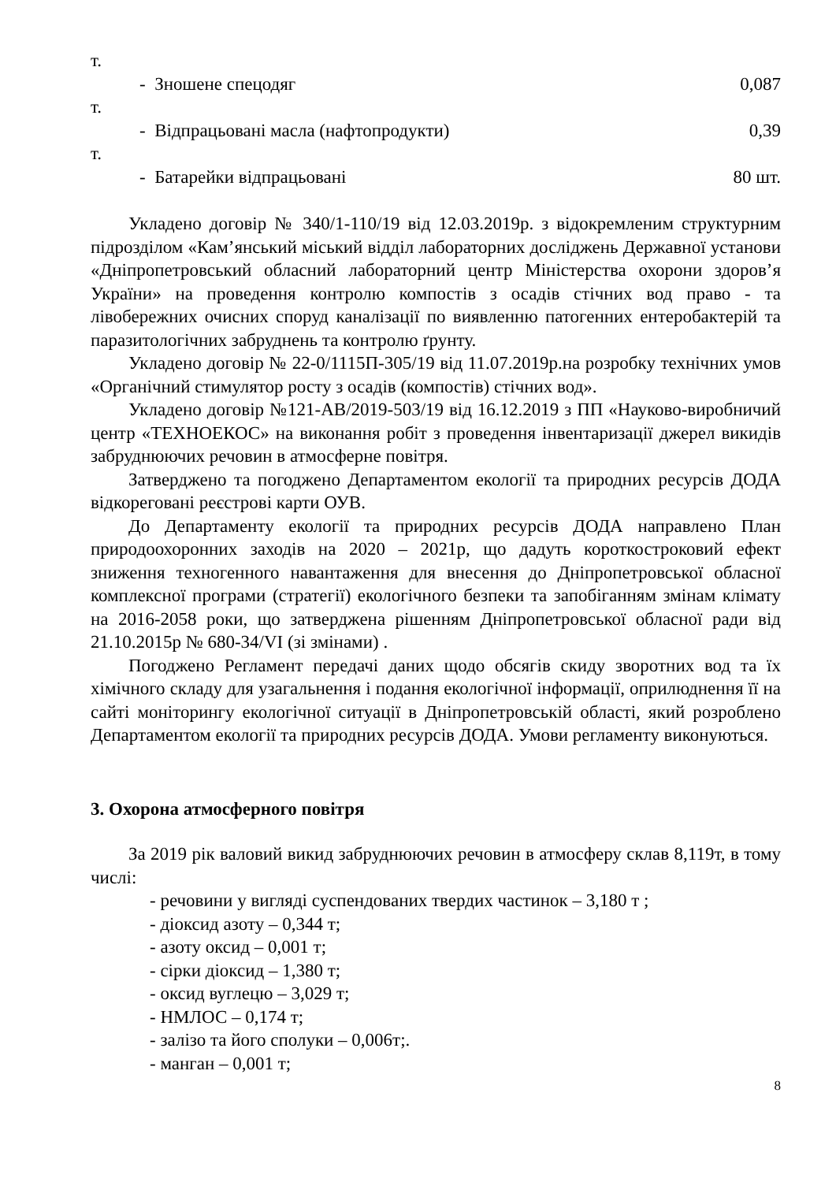т.
- Зношене спецодяг 0,087
т.
- Відпрацьовані масла (нафтопродукти) 0,39
т.
- Батарейки відпрацьовані 80 шт.
Укладено договір № 340/1-110/19 від 12.03.2019р. з відокремленим структурним підрозділом «Кам’янський міський відділ лабораторних досліджень Державної установи «Дніпропетровський обласний лабораторний центр Міністерства охорони здоров’я України» на проведення контролю компостів з осадів стічних вод право - та лівобережних очисних споруд каналізації по виявленню патогенних ентеробактерій та паразитологічних забруднень та контролю ґрунту.
Укладено договір № 22-0/1115П-305/19 від 11.07.2019р.на розробку технічних умов «Органічний стимулятор росту з осадів (компостів) стічних вод».
Укладено договір №121-АВ/2019-503/19 від 16.12.2019 з ПП «Науково-виробничий центр «ТЕХНОЕКОС» на виконання робіт з проведення інвентаризації джерел викидів забруднюючих речовин в атмосферне повітря.
Затверджено та погоджено Департаментом екології та природних ресурсів ДОДА відкореговані реєстрові карти ОУВ.
До Департаменту екології та природних ресурсів ДОДА направлено План природоохоронних заходів на 2020 – 2021р, що дадуть короткостроковий ефект зниження техногенного навантаження для внесення до Дніпропетровської обласної комплексної програми (стратегії) екологічного безпеки та запобіганням змінам клімату на 2016-2058 роки, що затверджена рішенням Дніпропетровської обласної ради від 21.10.2015р № 680-34/VI (зі змінами) .
Погоджено Регламент передачі даних щодо обсягів скиду зворотних вод та їх хімічного складу для узагальнення і подання екологічної інформації, оприлюднення її на сайті моніторингу екологічної ситуації в Дніпропетровській області, який розроблено Департаментом екології та природних ресурсів ДОДА. Умови регламенту виконуються.
3. Охорона атмосферного повітря
За 2019 рік валовий викид забруднюючих речовин в атмосферу склав 8,119т, в тому числі:
- речовини у вигляді суспендованих твердих частинок – 3,180 т ;
- діоксид азоту – 0,344 т;
- азоту оксид – 0,001 т;
- сірки діоксид – 1,380 т;
- оксид вуглецю – 3,029 т;
- НМЛОС – 0,174 т;
- залізо та його сполуки – 0,006т;.
- манган – 0,001 т;
8